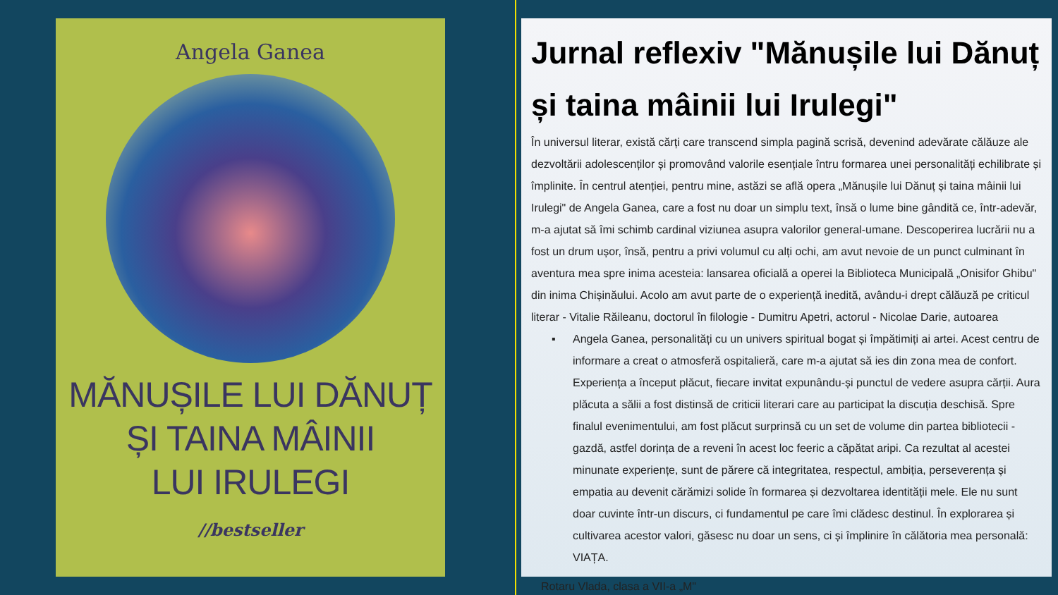Angela Ganea
MĂNUȘILE LUI DĂNUȚ
ȘI TAINA MÂINII
LUI IRULEGI
//bestseller
Jurnal reflexiv "Mănușile lui Dănuț și taina mâinii lui Irulegi"
În universul literar, există cărți care transcend simpla pagină scrisă, devenind adevărate călăuze ale dezvoltării adolescenților și promovând valorile esențiale întru formarea unei personalități echilibrate și împlinite. În centrul atenției, pentru mine, astăzi se află opera „Mănușile lui Dănuț și taina mâinii lui Irulegi" de Angela Ganea, care a fost nu doar un simplu text, însă o lume bine gândită ce, într-adevăr, m-a ajutat să îmi schimb cardinal viziunea asupra valorilor general-umane. Descoperirea lucrării nu a fost un drum ușor, însă, pentru a privi volumul cu alți ochi, am avut nevoie de un punct culminant în aventura mea spre inima acesteia: lansarea oficială a operei la Biblioteca Municipală „Onisifor Ghibu" din inima Chișinăului. Acolo am avut parte de o experiență inedită, avându-i drept călăuză pe criticul literar - Vitalie Răileanu, doctorul în filologie - Dumitru Apetri, actorul - Nicolae Darie, autoarea
▪ Angela Ganea, personalități cu un univers spiritual bogat și împătimiți ai artei. Acest centru de informare a creat o atmosferă ospitalieră, care m-a ajutat să ies din zona mea de confort. Experiența a început plăcut, fiecare invitat expunându-și punctul de vedere asupra cărții. Aura plăcuta a sălii a fost distinsă de criticii literari care au participat la discuția deschisă. Spre finalul evenimentului, am fost plăcut surprinsă cu un set de volume din partea bibliotecii - gazdă, astfel dorința de a reveni în acest loc feeric a căpătat aripi. Ca rezultat al acestei minunate experiențe, sunt de părere că integritatea, respectul, ambiția, perseverența și empatia au devenit cărămizi solide în formarea și dezvoltarea identității mele. Ele nu sunt doar cuvinte într-un discurs, ci fundamentul pe care îmi clădesc destinul. În explorarea și cultivarea acestor valori, găsesc nu doar un sens, ci și împlinire în călătoria mea personală: VIAȚA.
Rotaru Vlada, clasa a VII-a „M"